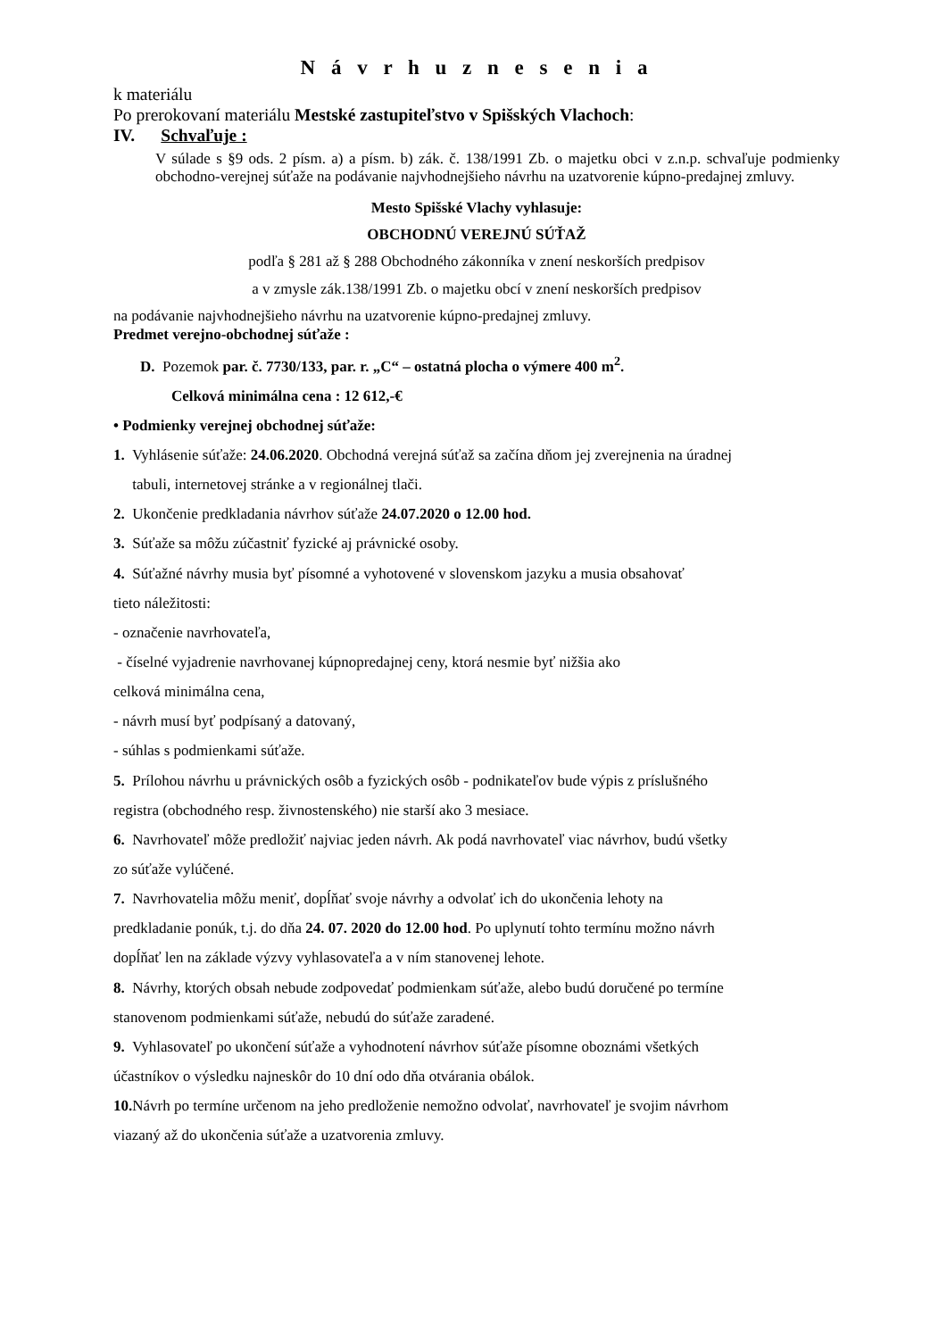N á v r h u z n e s e n i a
k materiálu
Po prerokovaní materiálu Mestské zastupiteľstvo v Spišských Vlachoch:
IV. Schvaľuje :
V súlade s §9 ods. 2 písm. a) a písm. b) zák. č. 138/1991 Zb. o majetku obci v z.n.p. schvaľuje podmienky obchodno-verejnej súťaže na podávanie najvhodnejšieho návrhu na uzatvorenie kúpno-predajnej zmluvy.
Mesto Spišské Vlachy vyhlasuje:
OBCHODNÚ VEREJNÚ SÚŤAŽ
podľa § 281 až § 288 Obchodného zákonníka v znení neskorších predpisov
a v zmysle zák.138/1991 Zb. o majetku obcí v znení neskorších predpisov
na podávanie najvhodnejšieho návrhu na uzatvorenie kúpno-predajnej zmluvy.
Predmet verejno-obchodnej súťaže :
D. Pozemok par. č. 7730/133, par. r. „C“ – ostatná plocha o výmere 400 m<sup>2</sup>.
Celková minimálna cena : 12 612,-€
• Podmienky verejnej obchodnej súťaže:
1. Vyhlásenie súťaže: 24.06.2020. Obchodná verejná súťaž sa začína dňom jej zverejnenia na úradnej
tabuli, internetovej stránke a v regionálnej tlači.
2. Ukončenie predkladania návrhov súťaže 24.07.2020 o 12.00 hod.
3. Súťaže sa môžu zúčastniť fyzické aj právnické osoby.
4. Súťažné návrhy musia byť písomné a vyhotovené v slovenskom jazyku a musia obsahovať
tieto náležitosti:
- označenie navrhovateľa,
- číselné vyjadrenie navrhovanej kúpnopredajnej ceny, ktorá nesmie byť nižšia ako
celková minimálna cena,
- návrh musí byť podpísaný a datovaný,
- súhlas s podmienkami súťaže.
5. Prílohou návrhu u právnických osôb a fyzických osôb - podnikateľov bude výpis z príslušného
registra (obchodného resp. živnostenského) nie starší ako 3 mesiace.
6. Navrhovateľ môže predložiť najviac jeden návrh. Ak podá navrhovateľ viac návrhov, budú všetky
zo súťaže vylúčené.
7. Navrhovatelia môžu meniť, dopĺňať svoje návrhy a odvolať ich do ukončenia lehoty na
predkladanie ponúk, t.j. do dňa 24. 07. 2020 do 12.00 hod. Po uplynutí tohto termínu možno návrh
dopĺňať len na základe výzvy vyhlasovateľa a v ním stanovenej lehote.
8. Návrhy, ktorých obsah nebude zodpovedať podmienkam súťaže, alebo budú doručené po termíne
stanovenom podmienkami súťaže, nebudú do súťaže zaradené.
9. Vyhlasovateľ po ukončení súťaže a vyhodnotení návrhov súťaže písomne oboznámi všetkých
účastníkov o výsledku najneskôr do 10 dní odo dňa otvárania obálok.
10. Návrh po termíne určenom na jeho predloženie nemožno odvolať, navrhovateľ je svojim návrhom
viazaný až do ukončenia súťaže a uzatvorenia zmluvy.